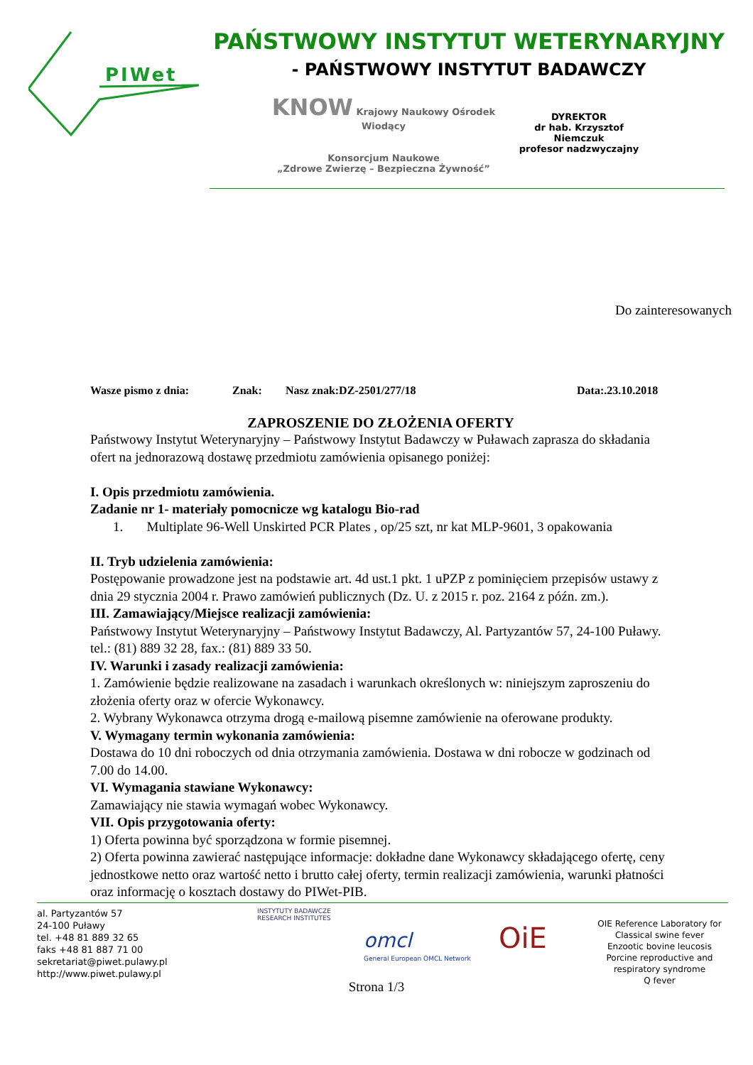PIWet
PAŃSTWOWY INSTYTUT WETERYNARYJNY
- PAŃSTWOWY INSTYTUT BADAWCZY
KNOW Krajowy Naukowy Ośrodek Wiodący
Konsorcjum Naukowe
„Zdrowe Zwierzę – Bezpieczna Żywność”
DYREKTOR
dr hab. Krzysztof Niemczuk
profesor nadzwyczajny
Do zainteresowanych
Wasze pismo z dnia: Znak: Nasz znak:DZ-2501/277/18 Data:.23.10.2018
ZAPROSZENIE DO ZŁOŻENIA OFERTY
Państwowy Instytut Weterynaryjny – Państwowy Instytut Badawczy w Puławach zaprasza do składania ofert na jednorazową dostawę przedmiotu zamówienia opisanego poniżej:
I. Opis przedmiotu zamówienia.
Zadanie nr 1- materiały pomocnicze wg katalogu Bio-rad
1. Multiplate 96-Well Unskirted PCR Plates , op/25 szt, nr kat MLP-9601, 3 opakowania
II. Tryb udzielenia zamówienia:
Postępowanie prowadzone jest na podstawie art. 4d ust.1 pkt. 1 uPZP z pominięciem przepisów ustawy z dnia 29 stycznia 2004 r. Prawo zamówień publicznych (Dz. U. z 2015 r. poz. 2164 z późn. zm.).
III. Zamawiający/Miejsce realizacji zamówienia:
Państwowy Instytut Weterynaryjny – Państwowy Instytut Badawczy, Al. Partyzantów 57, 24-100 Puławy. tel.: (81) 889 32 28, fax.: (81) 889 33 50.
IV. Warunki i zasady realizacji zamówienia:
1. Zamówienie będzie realizowane na zasadach i warunkach określonych w: niniejszym zaproszeniu do złożenia oferty oraz w ofercie Wykonawcy.
2. Wybrany Wykonawca otrzyma drogą e-mailową pisemne zamówienie na oferowane produkty.
V. Wymagany termin wykonania zamówienia:
Dostawa do 10 dni roboczych od dnia otrzymania zamówienia. Dostawa w dni robocze w godzinach od 7.00 do 14.00.
VI. Wymagania stawiane Wykonawcy:
Zamawiający nie stawia wymagań wobec Wykonawcy.
VII. Opis przygotowania oferty:
1) Oferta powinna być sporządzona w formie pisemnej.
2) Oferta powinna zawierać następujące informacje: dokładne dane Wykonawcy składającego ofertę, ceny jednostkowe netto oraz wartość netto i brutto całej oferty, termin realizacji zamówienia, warunki płatności oraz informację o kosztach dostawy do PIWet-PIB.
al. Partyzantów 57
24-100 Puławy
tel. +48 81 889 32 65
faks +48 81 887 71 00
sekretariat@piwet.pulawy.pl
http://www.piwet.pulawy.pl
INSTYTUTY BADAWCZE RESEARCH INSTITUTES
omcl
General European OMCL Network
OiE
OIE Reference Laboratory for
Classical swine fever
Enzootic bovine leucosis
Porcine reproductive and respiratory syndrome
Q fever
Strona 1/3